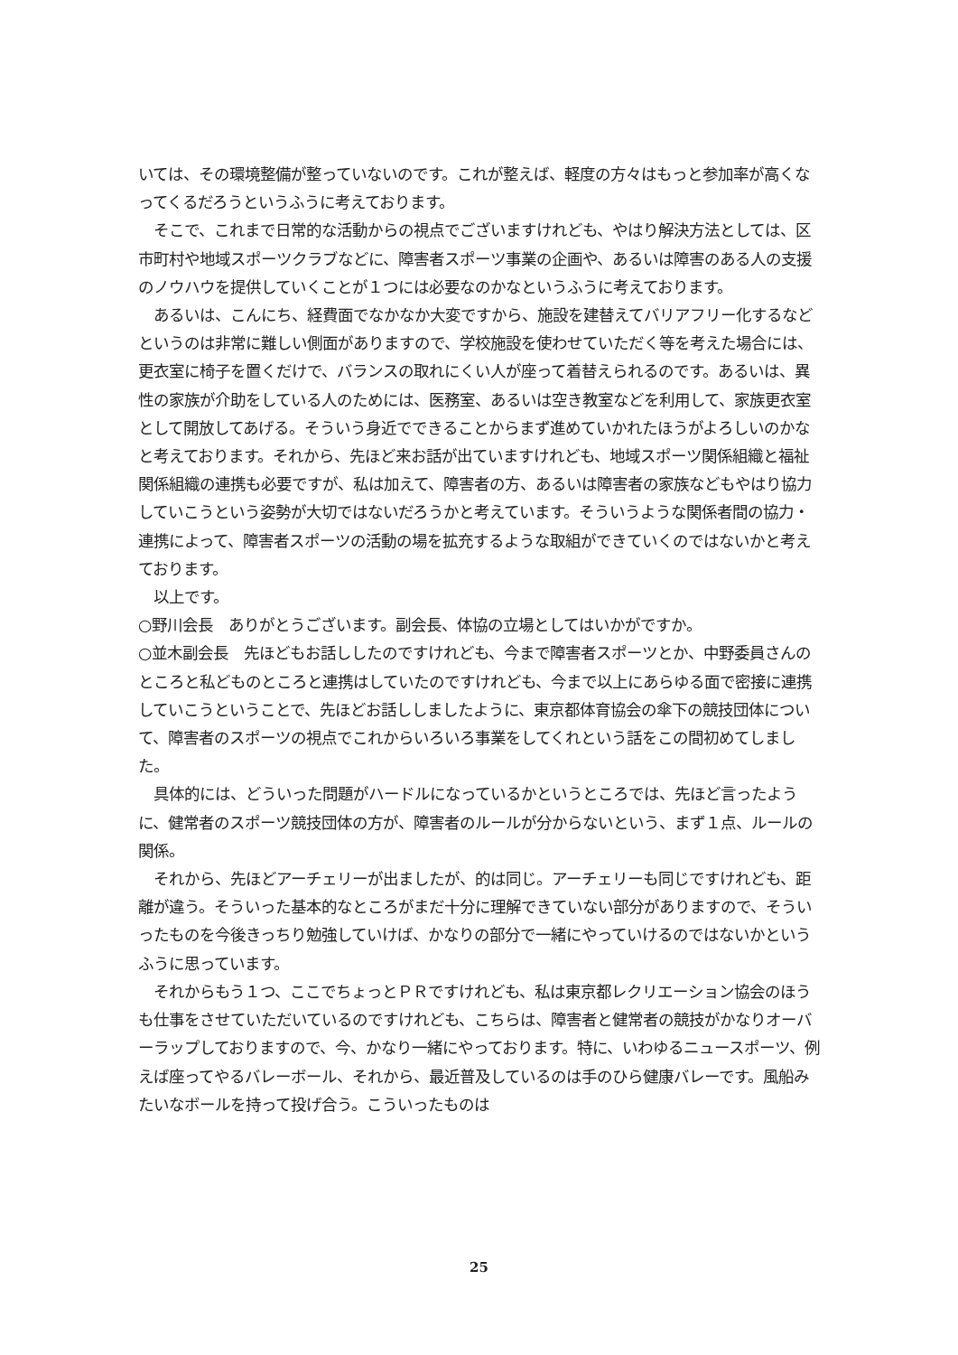いては、その環境整備が整っていないのです。これが整えば、軽度の方々はもっと参加率が高くなってくるだろうというふうに考えております。
　そこで、これまで日常的な活動からの視点でございますけれども、やはり解決方法としては、区市町村や地域スポーツクラブなどに、障害者スポーツ事業の企画や、あるいは障害のある人の支援のノウハウを提供していくことが１つには必要なのかなというふうに考えております。
　あるいは、こんにち、経費面でなかなか大変ですから、施設を建替えてバリアフリー化するなどというのは非常に難しい側面がありますので、学校施設を使わせていただく等を考えた場合には、更衣室に椅子を置くだけで、バランスの取れにくい人が座って着替えられるのです。あるいは、異性の家族が介助をしている人のためには、医務室、あるいは空き教室などを利用して、家族更衣室として開放してあげる。そういう身近でできることからまず進めていかれたほうがよろしいのかなと考えております。それから、先ほど来お話が出ていますけれども、地域スポーツ関係組織と福祉関係組織の連携も必要ですが、私は加えて、障害者の方、あるいは障害者の家族などもやはり協力していこうという姿勢が大切ではないだろうかと考えています。そういうような関係者間の協力・連携によって、障害者スポーツの活動の場を拡充するような取組ができていくのではないかと考えております。
　以上です。
○野川会長　ありがとうございます。副会長、体協の立場としてはいかがですか。
○並木副会長　先ほどもお話ししたのですけれども、今まで障害者スポーツとか、中野委員さんのところと私どものところと連携はしていたのですけれども、今まで以上にあらゆる面で密接に連携していこうということで、先ほどお話ししましたように、東京都体育協会の傘下の競技団体について、障害者のスポーツの視点でこれからいろいろ事業をしてくれという話をこの間初めてしました。
　具体的には、どういった問題がハードルになっているかというところでは、先ほど言ったように、健常者のスポーツ競技団体の方が、障害者のルールが分からないという、まず１点、ルールの関係。
　それから、先ほどアーチェリーが出ましたが、的は同じ。アーチェリーも同じですけれども、距離が違う。そういった基本的なところがまだ十分に理解できていない部分がありますので、そういったものを今後きっちり勉強していけば、かなりの部分で一緒にやっていけるのではないかというふうに思っています。
　それからもう１つ、ここでちょっとＰＲですけれども、私は東京都レクリエーション協会のほうも仕事をさせていただいているのですけれども、こちらは、障害者と健常者の競技がかなりオーバーラップしておりますので、今、かなり一緒にやっております。特に、いわゆるニュースポーツ、例えば座ってやるバレーボール、それから、最近普及しているのは手のひら健康バレーです。風船みたいなボールを持って投げ合う。こういったものは
25